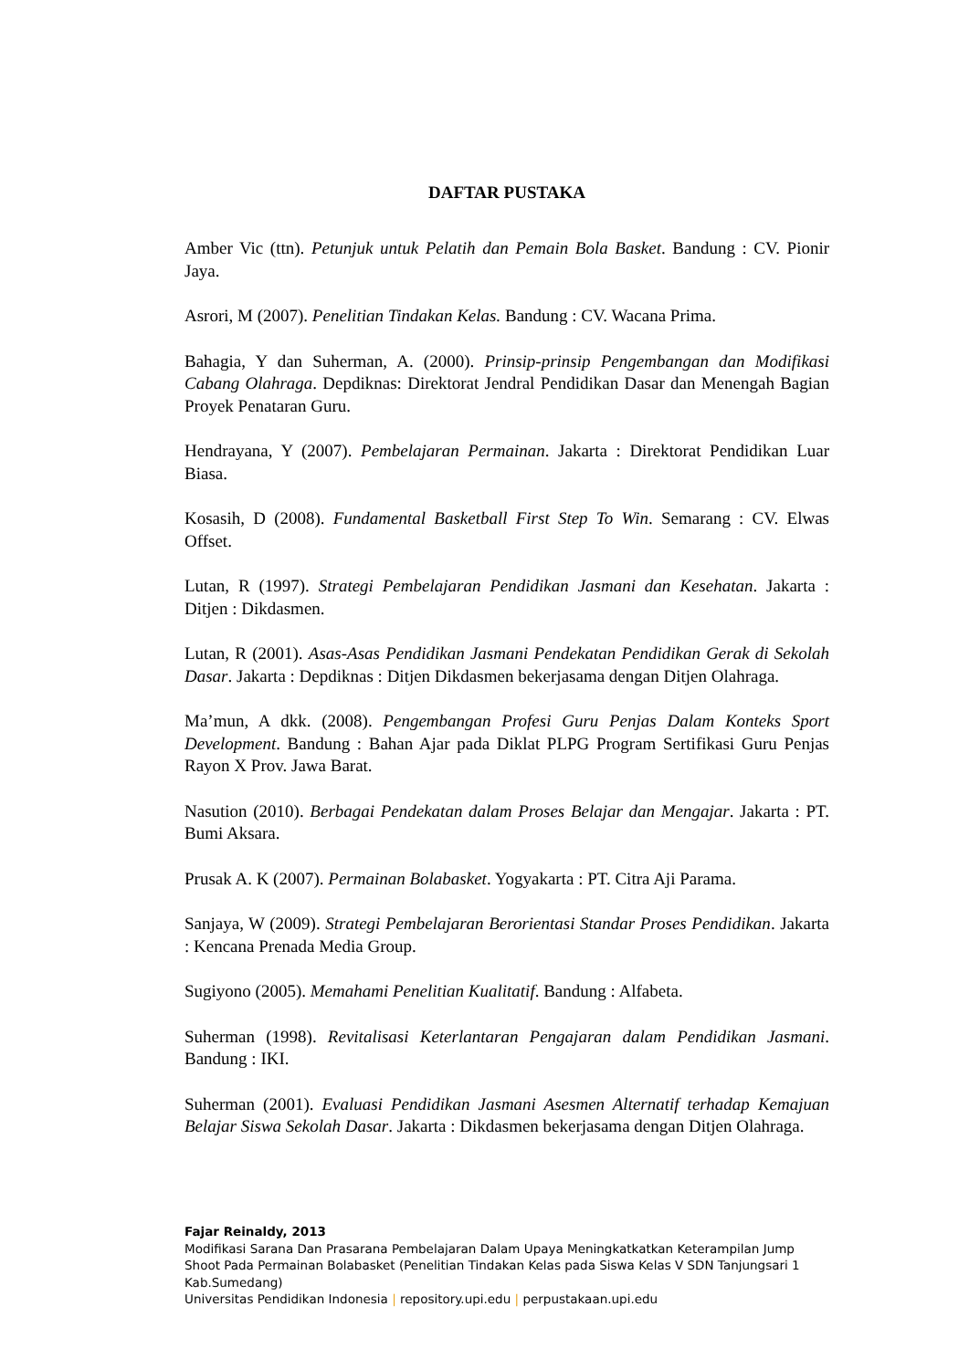DAFTAR PUSTAKA
Amber Vic (ttn). Petunjuk untuk Pelatih dan Pemain Bola Basket. Bandung : CV. Pionir Jaya.
Asrori, M (2007). Penelitian Tindakan Kelas. Bandung : CV. Wacana Prima.
Bahagia, Y dan Suherman, A. (2000). Prinsip-prinsip Pengembangan dan Modifikasi Cabang Olahraga. Depdiknas: Direktorat Jendral Pendidikan Dasar dan Menengah Bagian Proyek Penataran Guru.
Hendrayana, Y (2007). Pembelajaran Permainan. Jakarta : Direktorat Pendidikan Luar Biasa.
Kosasih, D (2008). Fundamental Basketball First Step To Win. Semarang : CV. Elwas Offset.
Lutan, R (1997). Strategi Pembelajaran Pendidikan Jasmani dan Kesehatan. Jakarta : Ditjen : Dikdasmen.
Lutan, R (2001). Asas-Asas Pendidikan Jasmani Pendekatan Pendidikan Gerak di Sekolah Dasar. Jakarta : Depdiknas : Ditjen Dikdasmen bekerjasama dengan Ditjen Olahraga.
Ma’mun, A dkk. (2008). Pengembangan Profesi Guru Penjas Dalam Konteks Sport Development. Bandung : Bahan Ajar pada Diklat PLPG Program Sertifikasi Guru Penjas Rayon X Prov. Jawa Barat.
Nasution (2010). Berbagai Pendekatan dalam Proses Belajar dan Mengajar. Jakarta : PT. Bumi Aksara.
Prusak A. K (2007). Permainan Bolabasket. Yogyakarta : PT. Citra Aji Parama.
Sanjaya, W (2009). Strategi Pembelajaran Berorientasi Standar Proses Pendidikan. Jakarta : Kencana Prenada Media Group.
Sugiyono (2005). Memahami Penelitian Kualitatif. Bandung : Alfabeta.
Suherman (1998). Revitalisasi Keterlantaran Pengajaran dalam Pendidikan Jasmani. Bandung : IKI.
Suherman (2001). Evaluasi Pendidikan Jasmani Asesmen Alternatif terhadap Kemajuan Belajar Siswa Sekolah Dasar. Jakarta : Dikdasmen bekerjasama dengan Ditjen Olahraga.
Fajar Reinaldy, 2013
Modifikasi Sarana Dan Prasarana Pembelajaran Dalam Upaya Meningkatkatkan Keterampilan Jump Shoot Pada Permainan Bolabasket (Penelitian Tindakan Kelas pada Siswa Kelas V SDN Tanjungsari 1 Kab.Sumedang)
Universitas Pendidikan Indonesia | repository.upi.edu | perpustakaan.upi.edu